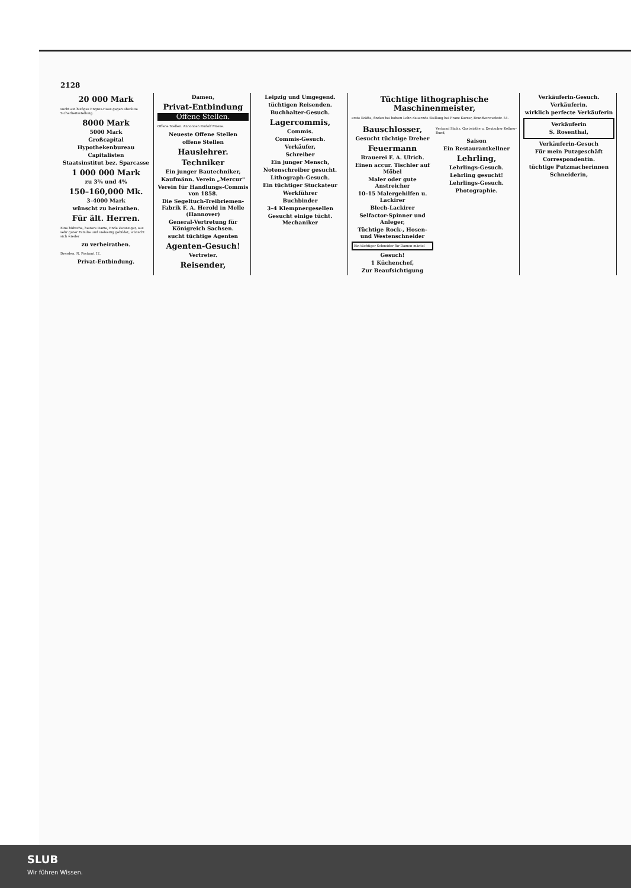2128
20 000 Mark
sucht ein bisfiges Engros-Haus gegen absolute Sicherheitsstellung.
8000 Mark
5000 Mark
Großcapital
Hypothekenbureau
Capitalisten
Staatsinstitut bez. Sparcasse
1 000 000 Mark
zu 3¾ und 4%
150–160,000 Mk.
3–4000 Mark
wünscht zu heirathen.
Für ält. Herren.
Eine hübsche, heitere Dame, Ende Zwanziger, aus sehr guter Familie und vielseitig gebildet, wünscht sich wieder
zu verheirathen.
Dresden, N. Postamt 12.
Privat-Entbindung.
Damen,
Privat-Entbindung
Offene Stellen.
Offene Stellen. Annoncen Rudolf Mosse.
Neueste Offene Stellen
offene Stellen
Hauslehrer.
Techniker
Ein junger Bautechniker,
Kaufmänn. Verein „Mercur"
Verein für Handlungs-Commis von 1858.
Die Segeltuch-Treibriemen-Fabrik F. A. Herold in Melle (Hannover)
General-Vertretung für Königreich Sachsen.
sucht tüchtige Agenten
Agenten-Gesuch!
Vertreter.
Reisender,
Leipzig und Umgegend.
tüchtigen Reisenden.
Buchhalter-Gesuch.
Lagercommis,
Commis.
Commis-Gesuch.
Verkäufer,
Schreiber
Ein junger Mensch,
Notenschreiber gesucht.
Lithograph-Gesuch.
Ein tüchtiger Stuckateur
Werkführer
Buchbinder
3–4 Klempnergesellen
Gesucht einige tücht. Mechaniker
Tüchtige lithographische Maschinenmeister,
erste Kräfte, finden bei hohem Lohn dauernde Stellung bei Franz Karrer, Brandvorwerkstr. 54.
Bauschlosser,
Gesucht tüchtige Dreher
Feuermann
Brauerei F. A. Ulrich.
Einen accur. Tischler auf Möbel
Maler oder gute Anstreicher
10–15 Malergehilfen u. Lackirer
Blech-Lackirer
Selfactor-Spinner und Anleger,
Tüchtige Rock-, Hosen- und Westenschneider
Ein tüchtiger Schneider für Damen-mäntel
Gesuch!
1 Küchenchef,
Zur Beaufsichtigung
Verband Sächs. Gastwirthe u. Deutscher Kellner-Bund,
Saison
Ein Restaurantkellner
Lehrling,
Lehrlings-Gesuch.
Lehrling gesucht!
Lehrlings-Gesuch.
Photographie.
Verkäuferin-Gesuch.
Verkäuferin.
wirklich perfecte Verkäuferin
Verkäuferin
S. Rosenthal,
Verkäuferin-Gesuch
Für mein Putzgeschäft
Correspondentin.
tüchtige Putzmacherinnen
Schneiderin,
SLUB
Wir führen Wissen.